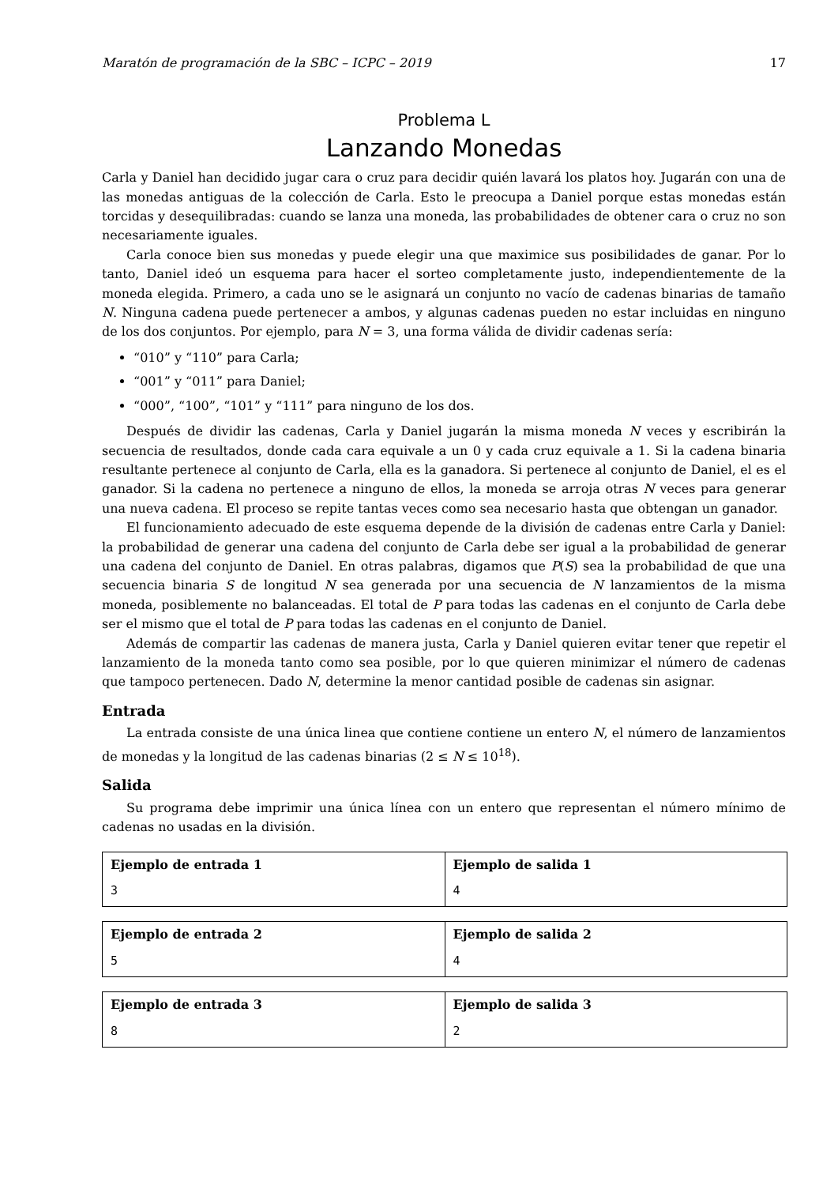Maratón de programación de la SBC – ICPC – 2019 17
Problema L
Lanzando Monedas
Carla y Daniel han decidido jugar cara o cruz para decidir quién lavará los platos hoy. Jugarán con una de las monedas antiguas de la colección de Carla. Esto le preocupa a Daniel porque estas monedas están torcidas y desequilibradas: cuando se lanza una moneda, las probabilidades de obtener cara o cruz no son necesariamente iguales.
Carla conoce bien sus monedas y puede elegir una que maximice sus posibilidades de ganar. Por lo tanto, Daniel ideó un esquema para hacer el sorteo completamente justo, independientemente de la moneda elegida. Primero, a cada uno se le asignará un conjunto no vacío de cadenas binarias de tamaño N. Ninguna cadena puede pertenecer a ambos, y algunas cadenas pueden no estar incluidas en ninguno de los dos conjuntos. Por ejemplo, para N = 3, una forma válida de dividir cadenas sería:
“010” y “110” para Carla;
“001” y “011” para Daniel;
“000”, “100”, “101” y “111” para ninguno de los dos.
Después de dividir las cadenas, Carla y Daniel jugarán la misma moneda N veces y escribirán la secuencia de resultados, donde cada cara equivale a un 0 y cada cruz equivale a 1. Si la cadena binaria resultante pertenece al conjunto de Carla, ella es la ganadora. Si pertenece al conjunto de Daniel, el es el ganador. Si la cadena no pertenece a ninguno de ellos, la moneda se arroja otras N veces para generar una nueva cadena. El proceso se repite tantas veces como sea necesario hasta que obtengan un ganador.
El funcionamiento adecuado de este esquema depende de la división de cadenas entre Carla y Daniel: la probabilidad de generar una cadena del conjunto de Carla debe ser igual a la probabilidad de generar una cadena del conjunto de Daniel. En otras palabras, digamos que P(S) sea la probabilidad de que una secuencia binaria S de longitud N sea generada por una secuencia de N lanzamientos de la misma moneda, posiblemente no balanceadas. El total de P para todas las cadenas en el conjunto de Carla debe ser el mismo que el total de P para todas las cadenas en el conjunto de Daniel.
Además de compartir las cadenas de manera justa, Carla y Daniel quieren evitar tener que repetir el lanzamiento de la moneda tanto como sea posible, por lo que quieren minimizar el número de cadenas que tampoco pertenecen. Dado N, determine la menor cantidad posible de cadenas sin asignar.
Entrada
La entrada consiste de una única linea que contiene contiene un entero N, el número de lanzamientos de monedas y la longitud de las cadenas binarias (2 ≤ N ≤ 10<sup>18</sup>).
Salida
Su programa debe imprimir una única línea con un entero que representan el número mínimo de cadenas no usadas en la división.
| Ejemplo de entrada 1 3 | Ejemplo de salida 1 4 |
| Ejemplo de entrada 2 5 | Ejemplo de salida 2 4 |
| Ejemplo de entrada 3 8 | Ejemplo de salida 3 2 |